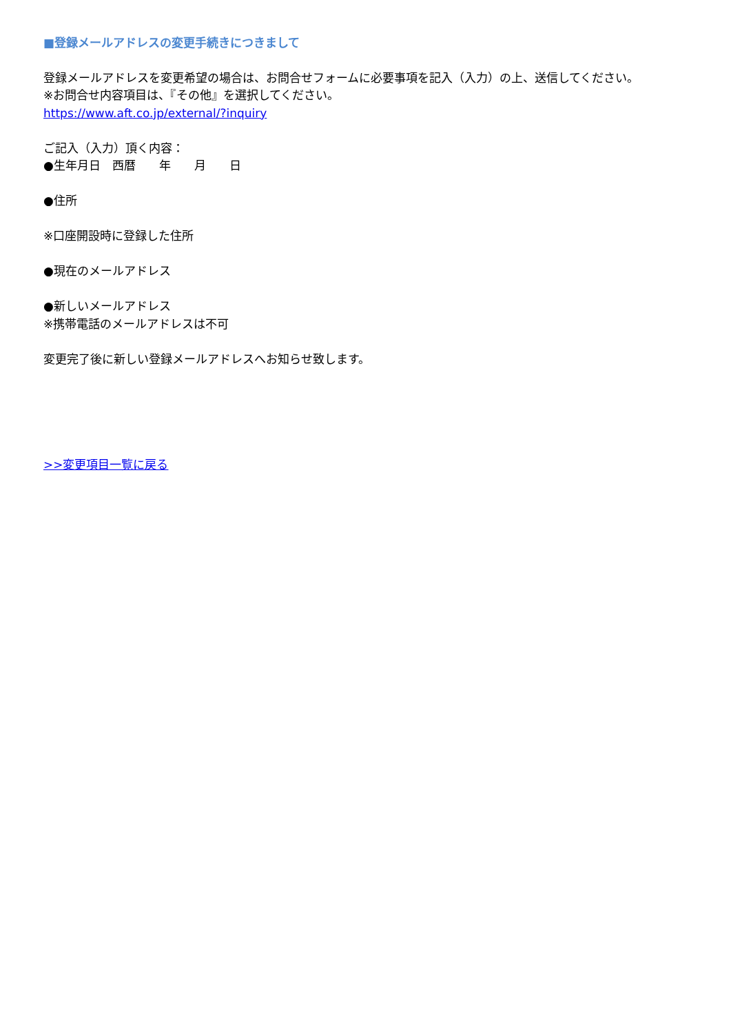■登録メールアドレスの変更手続きにつきまして
登録メールアドレスを変更希望の場合は、お問合せフォームに必要事項を記入（入力）の上、送信してください。
※お問合せ内容項目は、『その他』を選択してください。
https://www.aft.co.jp/external/?inquiry
ご記入（入力）頂く内容：
●生年月日　西暦　　年　　月　　日
●住所
※口座開設時に登録した住所
●現在のメールアドレス
●新しいメールアドレス
※携帯電話のメールアドレスは不可
変更完了後に新しい登録メールアドレスへお知らせ致します。
>>変更項目一覧に戻る